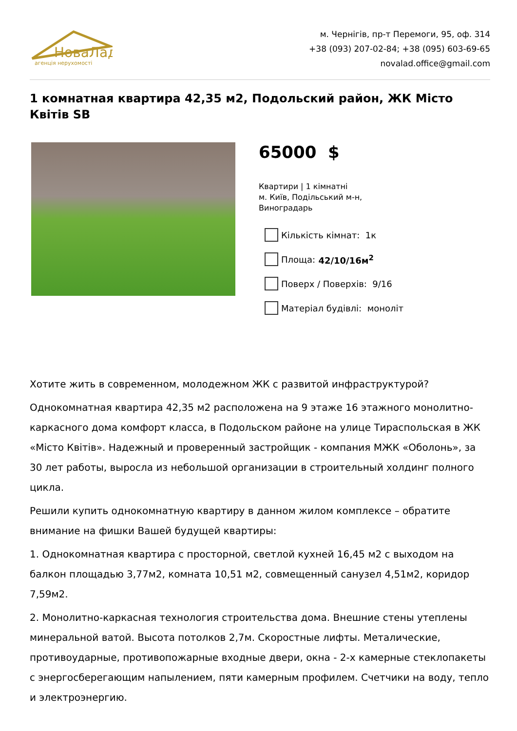НоваЛад
агенція нерухомості
м. Чернігів, пр-т Перемоги, 95, оф. 314
+38 (093) 207-02-84; +38 (095) 603-69-65
novalad.office@gmail.com
1 комнатная квартира 42,35 м2, Подольский район, ЖК Місто Квітів SB
65000 $
Квартири | 1 кімнатні
м. Київ, Подільський м-н,
Виноградарь
Кількість кімнат: 1к
Площа: 42/10/16м<sup>2</sup>
Поверх / Поверхів: 9/16
Матеріал будівлі: моноліт
Хотите жить в современном, молодежном ЖК с развитой инфраструктурой?
Однокомнатная квартира 42,35 м2 расположена на 9 этаже 16 этажного монолитно-каркасного дома комфорт класса, в Подольском районе на улице Тираспольская в ЖК «Місто Квітів». Надежный и проверенный застройщик - компания МЖК «Оболонь», за 30 лет работы, выросла из небольшой организации в строительный холдинг полного цикла.
Решили купить однокомнатную квартиру в данном жилом комплексе – обратите внимание на фишки Вашей будущей квартиры:
1. Однокомнатная квартира с просторной, светлой кухней 16,45 м2 с выходом на балкон площадью 3,77м2, комната 10,51 м2, совмещенный санузел 4,51м2, коридор 7,59м2.
2. Монолитно-каркасная технология строительства дома. Внешние стены утеплены минеральной ватой. Высота потолков 2,7м. Скоростные лифты. Металические, противоударные, противопожарные входные двери, окна - 2-х камерные стеклопакеты с энергосберегающим напылением, пяти камерным профилем. Счетчики на воду, тепло и электроэнергию.